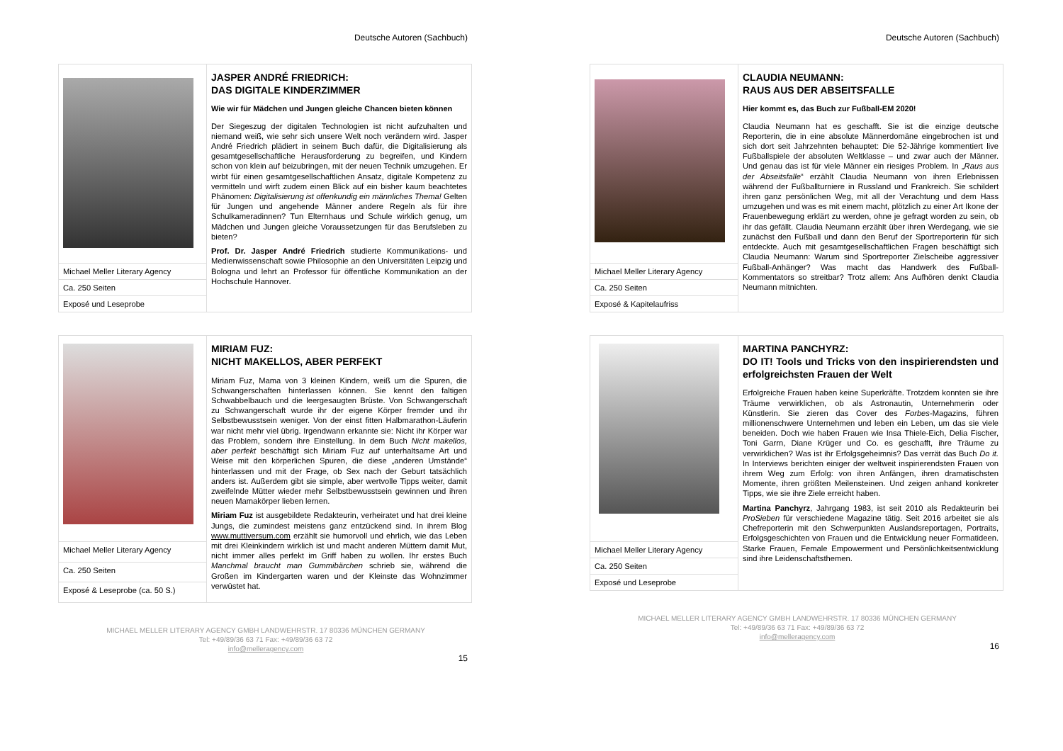Deutsche Autoren (Sachbuch)
| | JASPER ANDRÉ FRIEDRICH: DAS DIGITALE KINDERZIMMER Wie wir für Mädchen und Jungen gleiche Chancen bieten können Der Siegeszug der digitalen Technologien ist nicht aufzuhalten und niemand weiß, wie sehr sich unsere Welt noch verändern wird. Jasper André Friedrich plädiert in seinem Buch dafür, die Digitalisierung als gesamtgesellschaftliche Herausforderung zu begreifen, und Kindern schon von klein auf beizubringen, mit der neuen Technik umzugehen. Er wirbt für einen gesamtgesellschaftlichen Ansatz, digitale Kompetenz zu vermitteln und wirft zudem einen Blick auf ein bisher kaum beachtetes Phänomen: Digitalisierung ist offenkundig ein männliches Thema! Gelten für Jungen und angehende Männer andere Regeln als für ihre Schulkameradinnen? Tun Elternhaus und Schule wirklich genug, um Mädchen und Jungen gleiche Voraussetzungen für das Berufsleben zu bieten? Prof. Dr. Jasper André Friedrich studierte Kommunikations- und Medienwissenschaft sowie Philosophie an den Universitäten Leipzig und Bologna und lehrt an Professor für öffentliche Kommunikation an der Hochschule Hannover. |
| Michael Meller Literary Agency | |
| Ca. 250 Seiten | |
| Exposé und Leseprobe | |
| | MIRIAM FUZ: NICHT MAKELLOS, ABER PERFEKT Miriam Fuz, Mama von 3 kleinen Kindern, weiß um die Spuren, die Schwangerschaften hinterlassen können. Sie kennt den faltigen Schwabbelbauch und die leergesaugten Brüste. Von Schwangerschaft zu Schwangerschaft wurde ihr der eigene Körper fremder und ihr Selbstbewusstsein weniger. Von der einst fitten Halbmarathon-Läuferin war nicht mehr viel übrig. Irgendwann erkannte sie: Nicht ihr Körper war das Problem, sondern ihre Einstellung. In dem Buch Nicht makellos, aber perfekt beschäftigt sich Miriam Fuz auf unterhaltsame Art und Weise mit den körperlichen Spuren, die diese „anderen Umstände“ hinterlassen und mit der Frage, ob Sex nach der Geburt tatsächlich anders ist. Außerdem gibt sie simple, aber wertvolle Tipps weiter, damit zweifelnde Mütter wieder mehr Selbstbewusstsein gewinnen und ihren neuen Mamakörper lieben lernen. Miriam Fuz ist ausgebildete Redakteurin, verheiratet und hat drei kleine Jungs, die zumindest meistens ganz entzückend sind. In ihrem Blog www.muttiversum.com erzählt sie humorvoll und ehrlich, wie das Leben mit drei Kleinkindern wirklich ist und macht anderen Müttern damit Mut, nicht immer alles perfekt im Griff haben zu wollen. Ihr erstes Buch Manchmal braucht man Gummibärchen schrieb sie, während die Großen im Kindergarten waren und der Kleinste das Wohnzimmer verwüstet hat. |
| Michael Meller Literary Agency | |
| Ca. 250 Seiten | |
| Exposé & Leseprobe (ca. 50 S.) | |
MICHAEL MELLER LITERARY AGENCY GMBH LANDWEHRSTR. 17 80336 MÜNCHEN GERMANY
Tel: +49/89/36 63 71 Fax: +49/89/36 63 72
info@melleragency.com
15
Deutsche Autoren (Sachbuch)
| | CLAUDIA NEUMANN: RAUS AUS DER ABSEITSFALLE Hier kommt es, das Buch zur Fußball-EM 2020! Claudia Neumann hat es geschafft. Sie ist die einzige deutsche Reporterin, die in eine absolute Männerdomäne eingebrochen ist und sich dort seit Jahrzehnten behauptet: Die 52-Jährige kommentiert live Fußballspiele der absoluten Weltklasse – und zwar auch der Männer. Und genau das ist für viele Männer ein riesiges Problem. In „ Raus aus der Abseitsfalle “ erzählt Claudia Neumann von ihren Erlebnissen während der Fußballturniere in Russland und Frankreich. Sie schildert ihren ganz persönlichen Weg, mit all der Verachtung und dem Hass umzugehen und was es mit einem macht, plötzlich zu einer Art Ikone der Frauenbewegung erklärt zu werden, ohne je gefragt worden zu sein, ob ihr das gefällt. Claudia Neumann erzählt über ihren Werdegang, wie sie zunächst den Fußball und dann den Beruf der Sportreporterin für sich entdeckte. Auch mit gesamtgesellschaftlichen Fragen beschäftigt sich Claudia Neumann: Warum sind Sportreporter Zielscheibe aggressiver Fußball-Anhänger? Was macht das Handwerk des Fußball-Kommentators so streitbar? Trotz allem: Ans Aufhören denkt Claudia Neumann mitnichten. |
| Michael Meller Literary Agency | |
| Ca. 250 Seiten | |
| Exposé & Kapitelaufriss | |
| | MARTINA PANCHYRZ: DO IT! Tools und Tricks von den inspirierendsten und erfolgreichsten Frauen der Welt Erfolgreiche Frauen haben keine Superkräfte. Trotzdem konnten sie ihre Träume verwirklichen, ob als Astronautin, Unternehmerin oder Künstlerin. Sie zieren das Cover des Forbes -Magazins, führen millionenschwere Unternehmen und leben ein Leben, um das sie viele beneiden. Doch wie haben Frauen wie Insa Thiele-Eich, Delia Fischer, Toni Garrn, Diane Krüger und Co. es geschafft, ihre Träume zu verwirklichen? Was ist ihr Erfolgsgeheimnis? Das verrät das Buch Do it. In Interviews berichten einiger der weltweit inspirierendsten Frauen von ihrem Weg zum Erfolg: von ihren Anfängen, ihren dramatischsten Momente, ihren größten Meilensteinen. Und zeigen anhand konkreter Tipps, wie sie ihre Ziele erreicht haben. Martina Panchyrz , Jahrgang 1983, ist seit 2010 als Redakteurin bei ProSieben für verschiedene Magazine tätig. Seit 2016 arbeitet sie als Chefreporterin mit den Schwerpunkten Auslandsreportagen, Portraits, Erfolgsgeschichten von Frauen und die Entwicklung neuer Formatideen. Starke Frauen, Female Empowerment und Persönlichkeitsentwicklung sind ihre Leidenschaftsthemen. |
| Michael Meller Literary Agency | |
| Ca. 250 Seiten | |
| Exposé und Leseprobe | |
MICHAEL MELLER LITERARY AGENCY GMBH LANDWEHRSTR. 17 80336 MÜNCHEN GERMANY
Tel: +49/89/36 63 71 Fax: +49/89/36 63 72
info@melleragency.com
16